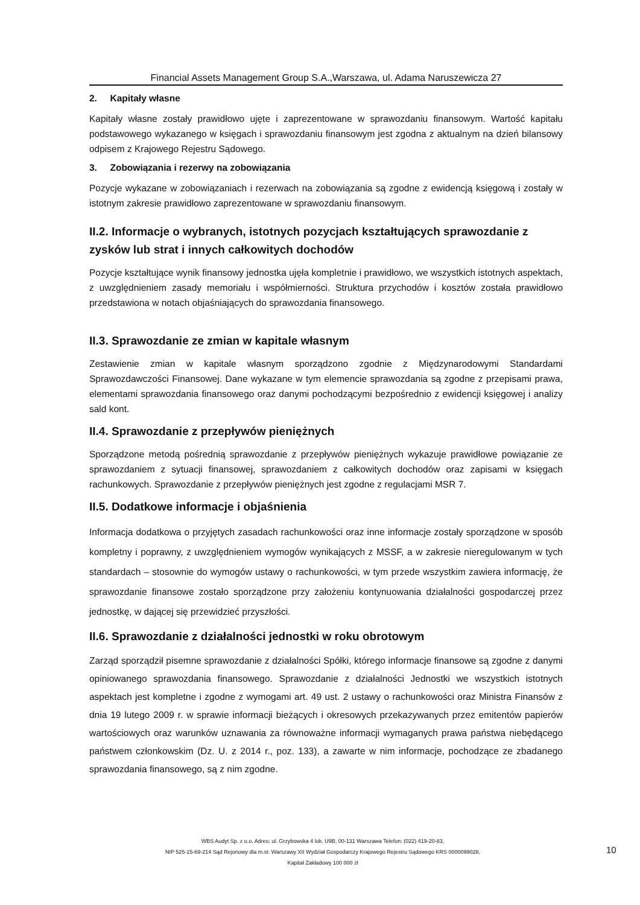Financial Assets Management Group S.A.,Warszawa, ul. Adama Naruszewicza 27
2. Kapitały własne
Kapitały własne zostały prawidłowo ujęte i zaprezentowane w sprawozdaniu finansowym. Wartość kapitału podstawowego wykazanego w księgach i sprawozdaniu finansowym jest zgodna z aktualnym na dzień bilansowy odpisem z Krajowego Rejestru Sądowego.
3. Zobowiązania i rezerwy na zobowiązania
Pozycje wykazane w zobowiązaniach i rezerwach na zobowiązania są zgodne z ewidencją księgową i zostały w istotnym zakresie prawidłowo zaprezentowane w sprawozdaniu finansowym.
II.2. Informacje o wybranych, istotnych pozycjach kształtujących sprawozdanie z zysków lub strat i innych całkowitych dochodów
Pozycje kształtujące wynik finansowy jednostka ujęła kompletnie i prawidłowo, we wszystkich istotnych aspektach, z uwzględnieniem zasady memoriału i współmierności. Struktura przychodów i kosztów została prawidłowo przedstawiona w notach objaśniających do sprawozdania finansowego.
II.3. Sprawozdanie ze zmian w kapitale własnym
Zestawienie zmian w kapitale własnym sporządzono zgodnie z Międzynarodowymi Standardami Sprawozdawczości Finansowej. Dane wykazane w tym elemencie sprawozdania są zgodne z przepisami prawa, elementami sprawozdania finansowego oraz danymi pochodzącymi bezpośrednio z ewidencji księgowej i analizy sald kont.
II.4. Sprawozdanie z przepływów pieniężnych
Sporządzone metodą pośrednią sprawozdanie z przepływów pieniężnych wykazuje prawidłowe powiązanie ze sprawozdaniem z sytuacji finansowej, sprawozdaniem z całkowitych dochodów oraz zapisami w księgach rachunkowych. Sprawozdanie z przepływów pieniężnych jest zgodne z regulacjami MSR 7.
II.5. Dodatkowe informacje i objaśnienia
Informacja dodatkowa o przyjętych zasadach rachunkowości oraz inne informacje zostały sporządzone w sposób kompletny i poprawny, z uwzględnieniem wymogów wynikających z MSSF, a w zakresie nieregulowanym w tych standardach – stosownie do wymogów ustawy o rachunkowości, w tym przede wszystkim zawiera informację, że sprawozdanie finansowe zostało sporządzone przy założeniu kontynuowania działalności gospodarczej przez jednostkę, w dającej się przewidzieć przyszłości.
II.6. Sprawozdanie z działalności jednostki w roku obrotowym
Zarząd sporządził pisemne sprawozdanie z działalności Spółki, którego informacje finansowe są zgodne z danymi opiniowanego sprawozdania finansowego. Sprawozdanie z działalności Jednostki we wszystkich istotnych aspektach jest kompletne i zgodne z wymogami art. 49 ust. 2 ustawy o rachunkowości oraz Ministra Finansów z dnia 19 lutego 2009 r. w sprawie informacji bieżących i okresowych przekazywanych przez emitentów papierów wartościowych oraz warunków uznawania za równoważne informacji wymaganych prawa państwa niebędącego państwem członkowskim (Dz. U. z 2014 r., poz. 133), a zawarte w nim informacje, pochodzące ze zbadanego sprawozdania finansowego, są z nim zgodne.
WBS Audyt Sp. z o.o. Adres: ul. Grzybowska 4 lok. U9B, 00-131 Warszawa Telefon: (022) 419-20-83,
NIP 525-15-69-214 Sąd Rejonowy dla m.st. Warszawy XII Wydział Gospodarczy Krajowego Rejestru Sądowego KRS 0000099028,
Kapitał Zakładowy 100 000 zł
10